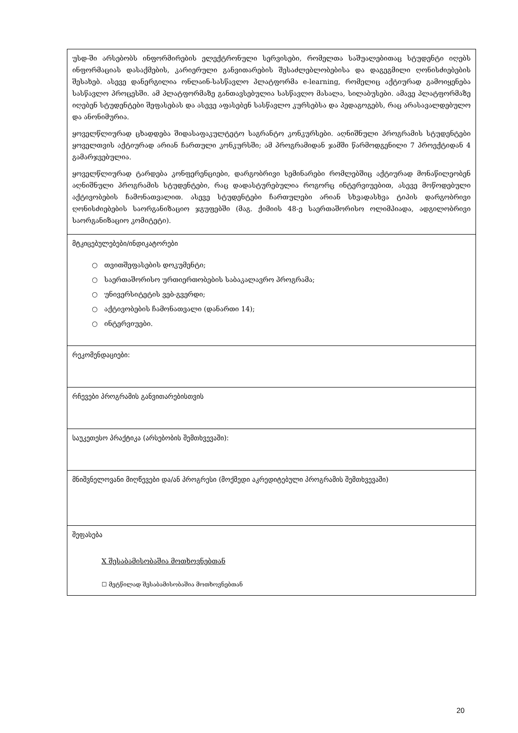| უსდ-ში არსებობს ინფორმირების ელექტრონული სერვისები, რომელთა საშუალებითაც სტუდენტი იღებს ინფორმაციას დასაქმების, კარიერული განვითარების შესაძლებლობებისა და დაგეგმილი ღონისძიებების შესახებ. ასევე დანერგილია ონლაინ-სასწავლო პლატფორმა e-learning, რომელიც აქტიურად გამოიყენება სასწავლო პროცესში. ამ პლატფორმაზე განთავსებულია სასწავლო მასალა, სილაბუსები. ამავე პლატფორმაზე იღებენ სტუდენტები შეფასებას და ასევე აფასებენ სასწავლო კურსებსა და პედაგოგებს, რაც არასავალდებულო და ანონიმურია. ყოველწლიურად ცხადდება შიდასაფაკულტეტო საგრანტო კონკურსები. აღნიშნული პროგრამის სტუდენტები ყოველთვის აქტიურად არიან ჩართული კონკურსში; ამ პროგრამიდან ჯამში წარმოდგენილი 7 პროექტიდან 4 გამარჯვებულია. ყოველწლიურად ტარდება კონფერენციები, დარგობრივი სემინარები რომლებშიც აქტიურად მონაწილეობენ აღნიშნული პროგრამის სტუდენტები, რაც დადასტურებულია როგორც ინტერვიუებით, ასევე მოწოდებული აქტივობების ჩამონათვალით. ასევე სტუდენტები ჩართულები არიან სხვადასხვა ტიპის დარგობრივი ღონისძიებების საორგანიზაციო ჯგუფებში (მაგ. ქიმიის 48-ე საერთაშორისო ოლიმპიადა, ადგილობრივი საორგანიზაციო კომიტეტი). |
| მტკიცებულებები/ინდიკატორები ○ თვითშეფასების დოკუმენტი; ○ საერთაშორისო ურთიერთობების საბაკალავრო პროგრამა; ○ უნივერსიტეტის ვებ-გვერდი; ○ აქტივობების ჩამონათვალი (დანართი 14); ○ ინტერვიუები. |
| რეკომენდაციები: |
| რჩევები პროგრამის განვითარებისთვის |
| საუკეთესო პრაქტიკა (არსებობის შემთხვევაში): |
| მნიშვნელოვანი მიღწევები და/ან პროგრესი (მოქმედი აკრედიტებული პროგრამის შემთხვევაში) |
| შეფასება X შესაბამისობაშია მოთხოვნებთან ☐ მეტწილად შესაბამისობაშია მოთხოვნებთან |
20